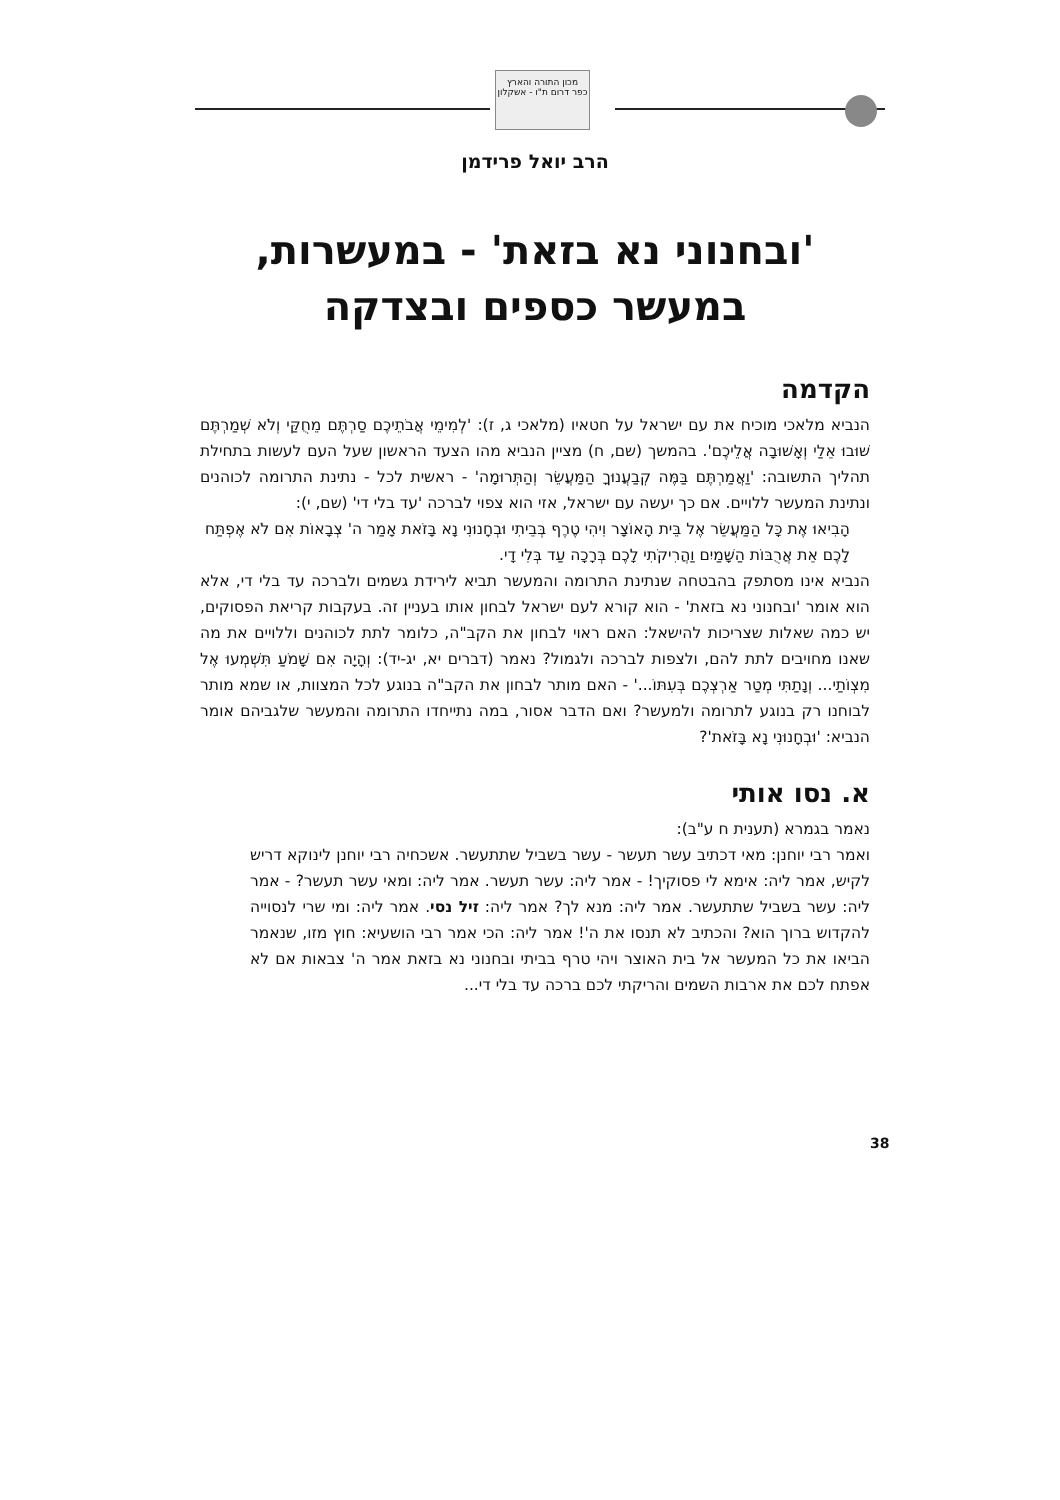מכון התורה והארץ
כפר דרום ת"ו - אשקלון
הרב יואל פרידמן
'ובחנוני נא בזאת' - במעשרות,
במעשר כספים ובצדקה
הקדמה
הנביא מלאכי מוכיח את עם ישראל על חטאיו (מלאכי ג, ז): 'לְמִימֵי אֲבֹתֵיכֶם סַרְתֶּם מֵחֻקַּי וְלֹא שְׁמַרְתֶּם שׁוּבוּ אֵלַי וְאָשׁוּבָה אֲלֵיכֶם'. בהמשך (שם, ח) מציין הנביא מהו הצעד הראשון שעל העם לעשות בתחילת תהליך התשובה: 'וַאֲמַרְתֶּם בַּמֶּה קְבַעֲנוּךָ הַמַּעֲשֵׂר וְהַתְּרוּמָה' - ראשית לכל - נתינת התרומה לכוהנים ונתינת המעשר ללויים. אם כך יעשה עם ישראל, אזי הוא צפוי לברכה 'עד בלי די' (שם, י):
הָבִיאוּ אֶת כָּל הַמַּעֲשֵׂר אֶל בֵּית הָאוֹצָר וִיהִי טֶרֶף בְּבֵיתִי וּבְחָנוּנִי נָא בָּזֹאת אָמַר ה' צְבָאוֹת אִם לֹא אֶפְתַּח לָכֶם אֵת אֲרֻבּוֹת הַשָּׁמַיִם וַהֲרִיקֹתִי לָכֶם בְּרָכָה עַד בְּלִי דָי.
הנביא אינו מסתפק בהבטחה שנתינת התרומה והמעשר תביא לירידת גשמים ולברכה עד בלי די, אלא הוא אומר 'ובחנוני נא בזאת' - הוא קורא לעם ישראל לבחון אותו בעניין זה. בעקבות קריאת הפסוקים, יש כמה שאלות שצריכות להישאל: האם ראוי לבחון את הקב"ה, כלומר לתת לכוהנים וללויים את מה שאנו מחויבים לתת להם, ולצפות לברכה ולגמול? נאמר (דברים יא, יג-יד): וְהָיָה אִם שָׁמֹעַ תִּשְׁמְעוּ אֶל מִצְוֹתַי... וְנָתַתִּי מְטַר אַרְצְכֶם בְּעִתּוֹ...' - האם מותר לבחון את הקב"ה בנוגע לכל המצוות, או שמא מותר לבוחנו רק בנוגע לתרומה ולמעשר? ואם הדבר אסור, במה נתייחדו התרומה והמעשר שלגביהם אומר הנביא: 'וּבְחָנוּנִי נָא בָּזֹאת'?
א. נסו אותי
נאמר בגמרא (תענית ח ע"ב):
ואמר רבי יוחנן: מאי דכתיב עשר תעשר - עשר בשביל שתתעשר. אשכחיה רבי יוחנן לינוקא דריש לקיש, אמר ליה: אימא לי פסוקיך! - אמר ליה: עשר תעשר. אמר ליה: ומאי עשר תעשר? - אמר ליה: עשר בשביל שתתעשר. אמר ליה: מנא לך? אמר ליה: זיל נסי. אמר ליה: ומי שרי לנסוייה להקדוש ברוך הוא? והכתיב לא תנסו את ה'! אמר ליה: הכי אמר רבי הושעיא: חוץ מזו, שנאמר הביאו את כל המעשר אל בית האוצר ויהי טרף בביתי ובחנוני נא בזאת אמר ה' צבאות אם לא אפתח לכם את ארבות השמים והריקתי לכם ברכה עד בלי די...
38